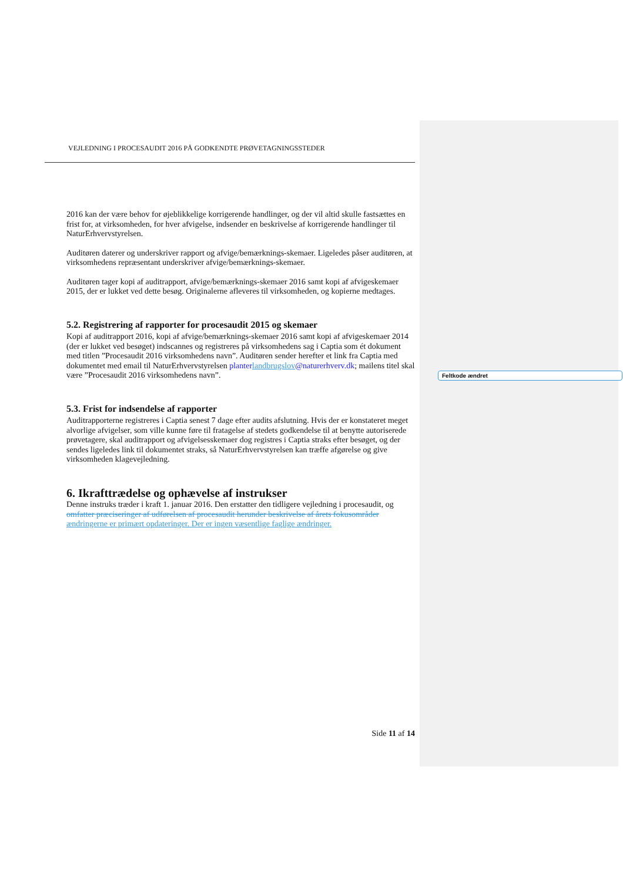VEJLEDNING I PROCESAUDIT 2016 PÅ GODKENDTE PRØVETAGNINGSSTEDER
2016 kan der være behov for øjeblikkelige korrigerende handlinger, og der vil altid skulle fastsættes en frist for, at virksomheden, for hver afvigelse, indsender en beskrivelse af korrigerende handlinger til NaturErhvervstyrelsen.
Auditøren daterer og underskriver rapport og afvige/bemærknings-skemaer. Ligeledes påser auditøren, at virksomhedens repræsentant underskriver afvige/bemærknings-skemaer.
Auditøren tager kopi af auditrapport, afvige/bemærknings-skemaer 2016 samt kopi af afvigeskemaer 2015, der er lukket ved dette besøg. Originalerne afleveres til virksomheden, og kopierne medtages.
5.2. Registrering af rapporter for procesaudit 2015 og skemaer
Kopi af auditrapport 2016, kopi af afvige/bemærknings-skemaer 2016 samt kopi af afvigeskemaer 2014 (der er lukket ved besøget) indscannes og registreres på virksomhedens sag i Captia som ét dokument med titlen ”Procesaudit 2016 virksomhedens navn”. Auditøren sender herefter et link fra Captia med dokumentet med email til NaturErhvervstyrelsen planter landbrugslov@naturerhverv.dk; mailens titel skal være ”Procesaudit 2016 virksomhedens navn”.
5.3. Frist for indsendelse af rapporter
Auditrapporterne registreres i Captia senest 7 dage efter audits afslutning. Hvis der er konstateret meget alvorlige afvigelser, som ville kunne føre til fratagelse af stedets godkendelse til at benytte autoriserede prøvetagere, skal auditrapport og afvigelsesskemaer dog registres i Captia straks efter besøget, og der sendes ligeledes link til dokumentet straks, så NaturErhvervstyrelsen kan træffe afgørelse og give virksomheden klagevejledning.
6. Ikrafttrædelse og ophævelse af instrukser
Denne instruks træder i kraft 1. januar 2016. Den erstatter den tidligere vejledning i procesaudit, og omfatter præciseringer af udførelsen af procesaudit herunder beskrivelse af årets fokusområder ændringerne er primært opdateringer. Der er ingen væsentlige faglige ændringer.
Side 11 af 14
Feltkode ændret